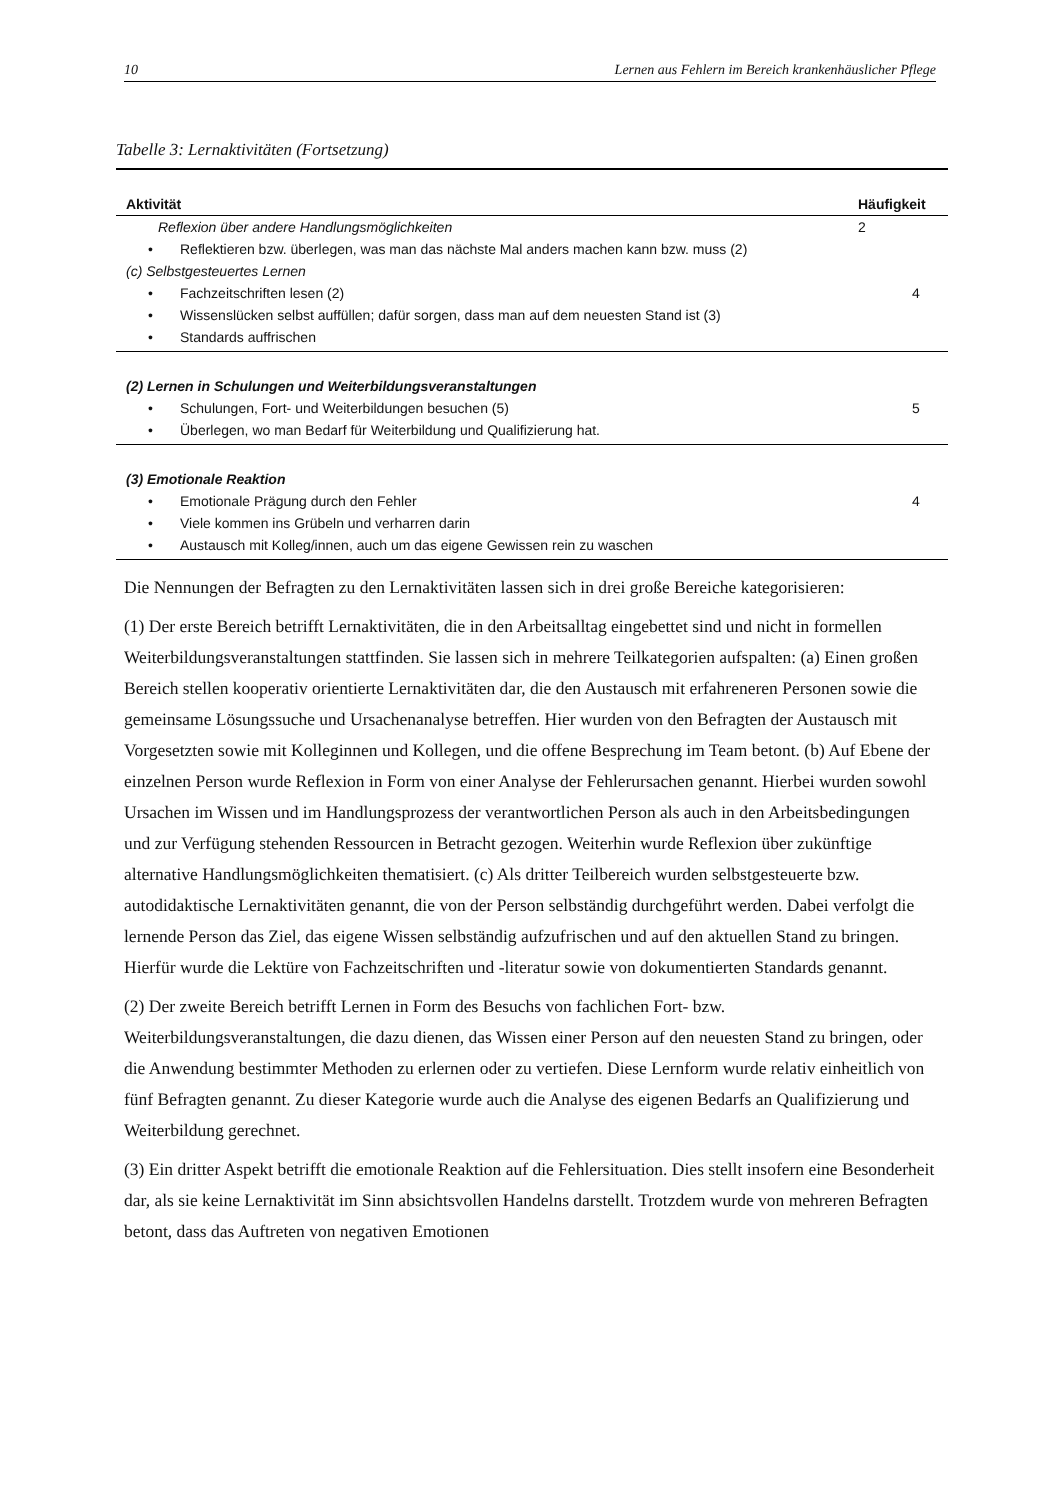10 Lernen aus Fehlern im Bereich krankenhäuslicher Pflege
Tabelle 3: Lernaktivitäten (Fortsetzung)
| Aktivität | Häufigkeit |
| --- | --- |
| Reflexion über andere Handlungsmöglichkeiten | 2 |
| • Reflektieren bzw. überlegen, was man das nächste Mal anders machen kann bzw. muss (2) | |
| (c) Selbstgesteuertes Lernen | |
| • Fachzeitschriften lesen (2) | 4 |
| • Wissenslücken selbst auffüllen; dafür sorgen, dass man auf dem neuesten Stand ist (3) | |
| • Standards auffrischen | |
| (2) Lernen in Schulungen und Weiterbildungsveranstaltungen | |
| • Schulungen, Fort- und Weiterbildungen besuchen (5) | 5 |
| • Überlegen, wo man Bedarf für Weiterbildung und Qualifizierung hat. | |
| (3) Emotionale Reaktion | |
| • Emotionale Prägung durch den Fehler | 4 |
| • Viele kommen ins Grübeln und verharren darin | |
| • Austausch mit Kolleg/innen, auch um das eigene Gewissen rein zu waschen | |
Die Nennungen der Befragten zu den Lernaktivitäten lassen sich in drei große Bereiche kategorisieren:
(1) Der erste Bereich betrifft Lernaktivitäten, die in den Arbeitsalltag eingebettet sind und nicht in formellen Weiterbildungsveranstaltungen stattfinden. Sie lassen sich in mehrere Teilkategorien aufspalten: (a) Einen großen Bereich stellen kooperativ orientierte Lernaktivitäten dar, die den Austausch mit erfahreneren Personen sowie die gemeinsame Lösungssuche und Ursachenanalyse betreffen. Hier wurden von den Befragten der Austausch mit Vorgesetzten sowie mit Kolleginnen und Kollegen, und die offene Besprechung im Team betont. (b) Auf Ebene der einzelnen Person wurde Reflexion in Form von einer Analyse der Fehlerursachen genannt. Hierbei wurden sowohl Ursachen im Wissen und im Handlungsprozess der verantwortlichen Person als auch in den Arbeitsbedingungen und zur Verfügung stehenden Ressourcen in Betracht gezogen. Weiterhin wurde Reflexion über zukünftige alternative Handlungsmöglichkeiten thematisiert. (c) Als dritter Teilbereich wurden selbstgesteuerte bzw. autodidaktische Lernaktivitäten genannt, die von der Person selbständig durchgeführt werden. Dabei verfolgt die lernende Person das Ziel, das eigene Wissen selbständig aufzufrischen und auf den aktuellen Stand zu bringen. Hierfür wurde die Lektüre von Fachzeitschriften und -literatur sowie von dokumentierten Standards genannt.
(2) Der zweite Bereich betrifft Lernen in Form des Besuchs von fachlichen Fort- bzw. Weiterbildungsveranstaltungen, die dazu dienen, das Wissen einer Person auf den neuesten Stand zu bringen, oder die Anwendung bestimmter Methoden zu erlernen oder zu vertiefen. Diese Lernform wurde relativ einheitlich von fünf Befragten genannt. Zu dieser Kategorie wurde auch die Analyse des eigenen Bedarfs an Qualifizierung und Weiterbildung gerechnet.
(3) Ein dritter Aspekt betrifft die emotionale Reaktion auf die Fehlersituation. Dies stellt insofern eine Besonderheit dar, als sie keine Lernaktivität im Sinn absichtsvollen Handelns darstellt. Trotzdem wurde von mehreren Befragten betont, dass das Auftreten von negativen Emotionen